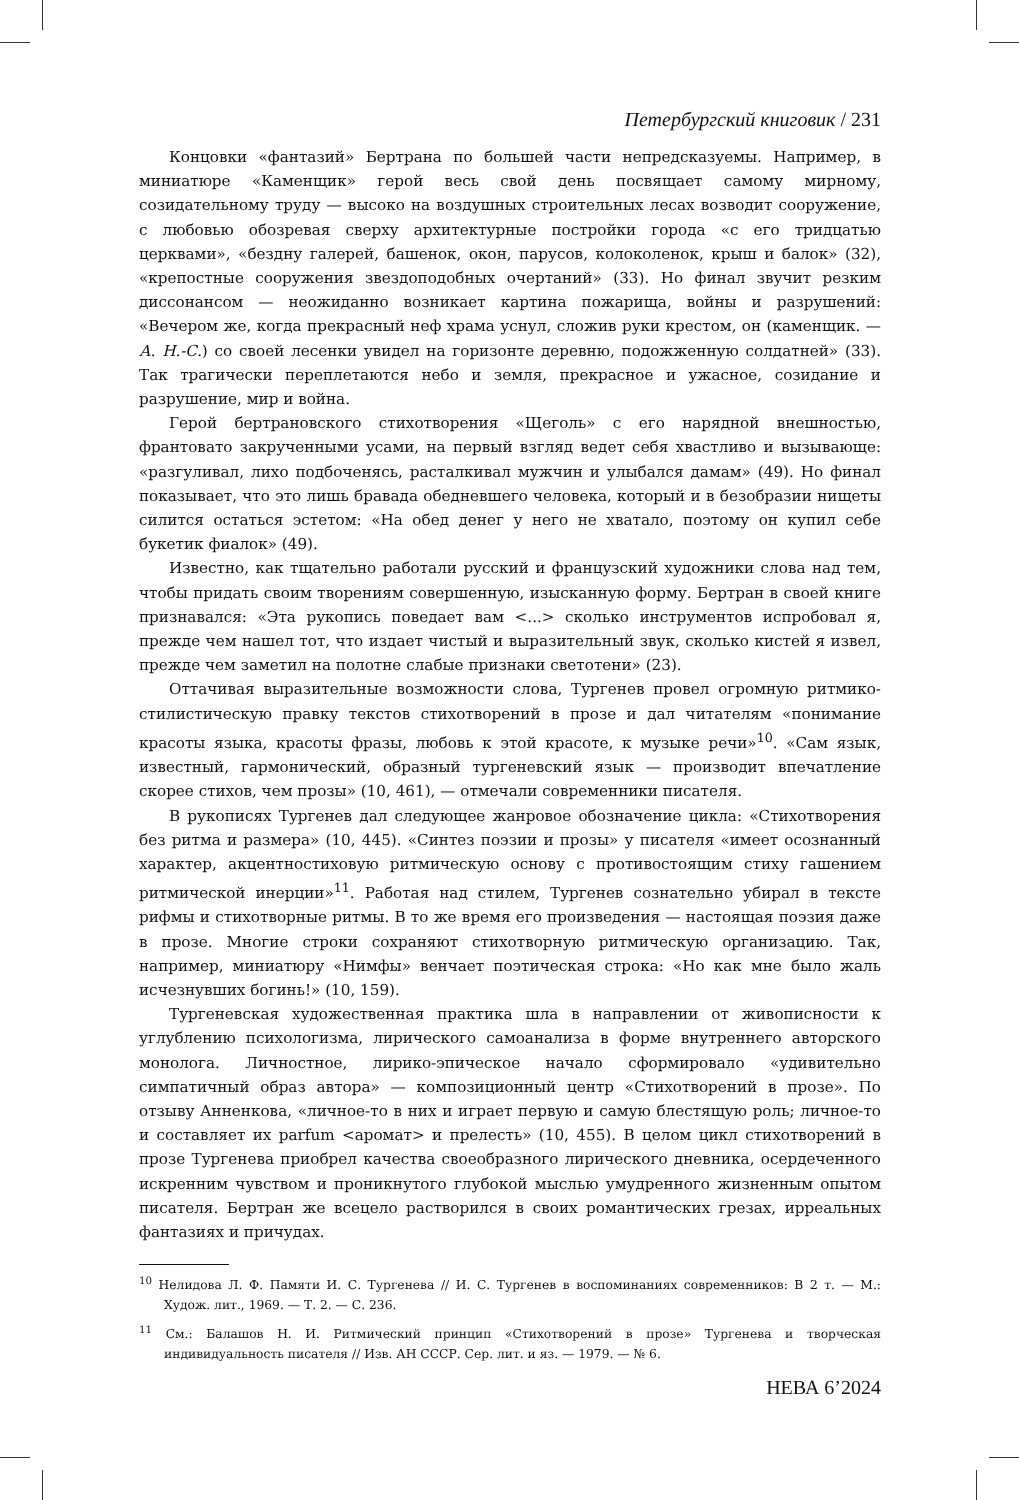Петербургский книговик / 231
Концовки «фантазий» Бертрана по большей части непредсказуемы. Например, в миниатюре «Каменщик» герой весь свой день посвящает самому мирному, созидательному труду — высоко на воздушных строительных лесах возводит сооружение, с любовью обозревая сверху архитектурные постройки города «с его тридцатью церквами», «бездну галерей, башенок, окон, парусов, колоколенок, крыш и балок» (32), «крепостные сооружения звездоподобных очертаний» (33). Но финал звучит резким диссонансом — неожиданно возникает картина пожарища, войны и разрушений: «Вечером же, когда прекрасный неф храма уснул, сложив руки крестом, он (каменщик. — А. Н.-С.) со своей лесенки увидел на горизонте деревню, подожженную солдатней» (33). Так трагически переплетаются небо и земля, прекрасное и ужасное, созидание и разрушение, мир и война.
Герой бертрановского стихотворения «Щеголь» с его нарядной внешностью, франтовато закрученными усами, на первый взгляд ведет себя хвастливо и вызывающе: «разгуливал, лихо подбоченясь, расталкивал мужчин и улыбался дамам» (49). Но финал показывает, что это лишь бравада обедневшего человека, который и в безобразии нищеты силится остаться эстетом: «На обед денег у него не хватало, поэтому он купил себе букетик фиалок» (49).
Известно, как тщательно работали русский и французский художники слова над тем, чтобы придать своим творениям совершенную, изысканную форму. Бертран в своей книге признавался: «Эта рукопись поведает вам <...> сколько инструментов испробовал я, прежде чем нашел тот, что издает чистый и выразительный звук, сколько кистей я извел, прежде чем заметил на полотне слабые признаки светотени» (23).
Оттачивая выразительные возможности слова, Тургенев провел огромную ритмико-стилистическую правку текстов стихотворений в прозе и дал читателям «понимание красоты языка, красоты фразы, любовь к этой красоте, к музыке речи»<sup>10</sup>. «Сам язык, известный, гармонический, образный тургеневский язык — производит впечатление скорее стихов, чем прозы» (10, 461), — отмечали современники писателя.
В рукописях Тургенев дал следующее жанровое обозначение цикла: «Стихотворения без ритма и размера» (10, 445). «Синтез поэзии и прозы» у писателя «имеет осознанный характер, акцентностиховую ритмическую основу с противостоящим стиху гашением ритмической инерции»<sup>11</sup>. Работая над стилем, Тургенев сознательно убирал в тексте рифмы и стихотворные ритмы. В то же время его произведения — настоящая поэзия даже в прозе. Многие строки сохраняют стихотворную ритмическую организацию. Так, например, миниатюру «Нимфы» венчает поэтическая строка: «Но как мне было жаль исчезнувших богинь!» (10, 159).
Тургеневская художественная практика шла в направлении от живописности к углублению психологизма, лирического самоанализа в форме внутреннего авторского монолога. Личностное, лирико-эпическое начало сформировало «удивительно симпатичный образ автора» — композиционный центр «Стихотворений в прозе». По отзыву Анненкова, «личное-то в них и играет первую и самую блестящую роль; личное-то и составляет их parfum <аромат> и прелесть» (10, 455). В целом цикл стихотворений в прозе Тургенева приобрел качества своеобразного лирического дневника, осердеченного искренним чувством и проникнутого глубокой мыслью умудренного жизненным опытом писателя. Бертран же всецело растворился в своих романтических грезах, ирреальных фантазиях и причудах.
<sup>10</sup> Нелидова Л. Ф. Памяти И. С. Тургенева // И. С. Тургенев в воспоминаниях современников: В 2 т. — М.: Худож. лит., 1969. — Т. 2. — С. 236.
<sup>11</sup> См.: Балашов Н. И. Ритмический принцип «Стихотворений в прозе» Тургенева и творческая индивидуальность писателя // Изв. АН СССР. Сер. лит. и яз. — 1979. — № 6.
НЕВА 6’2024